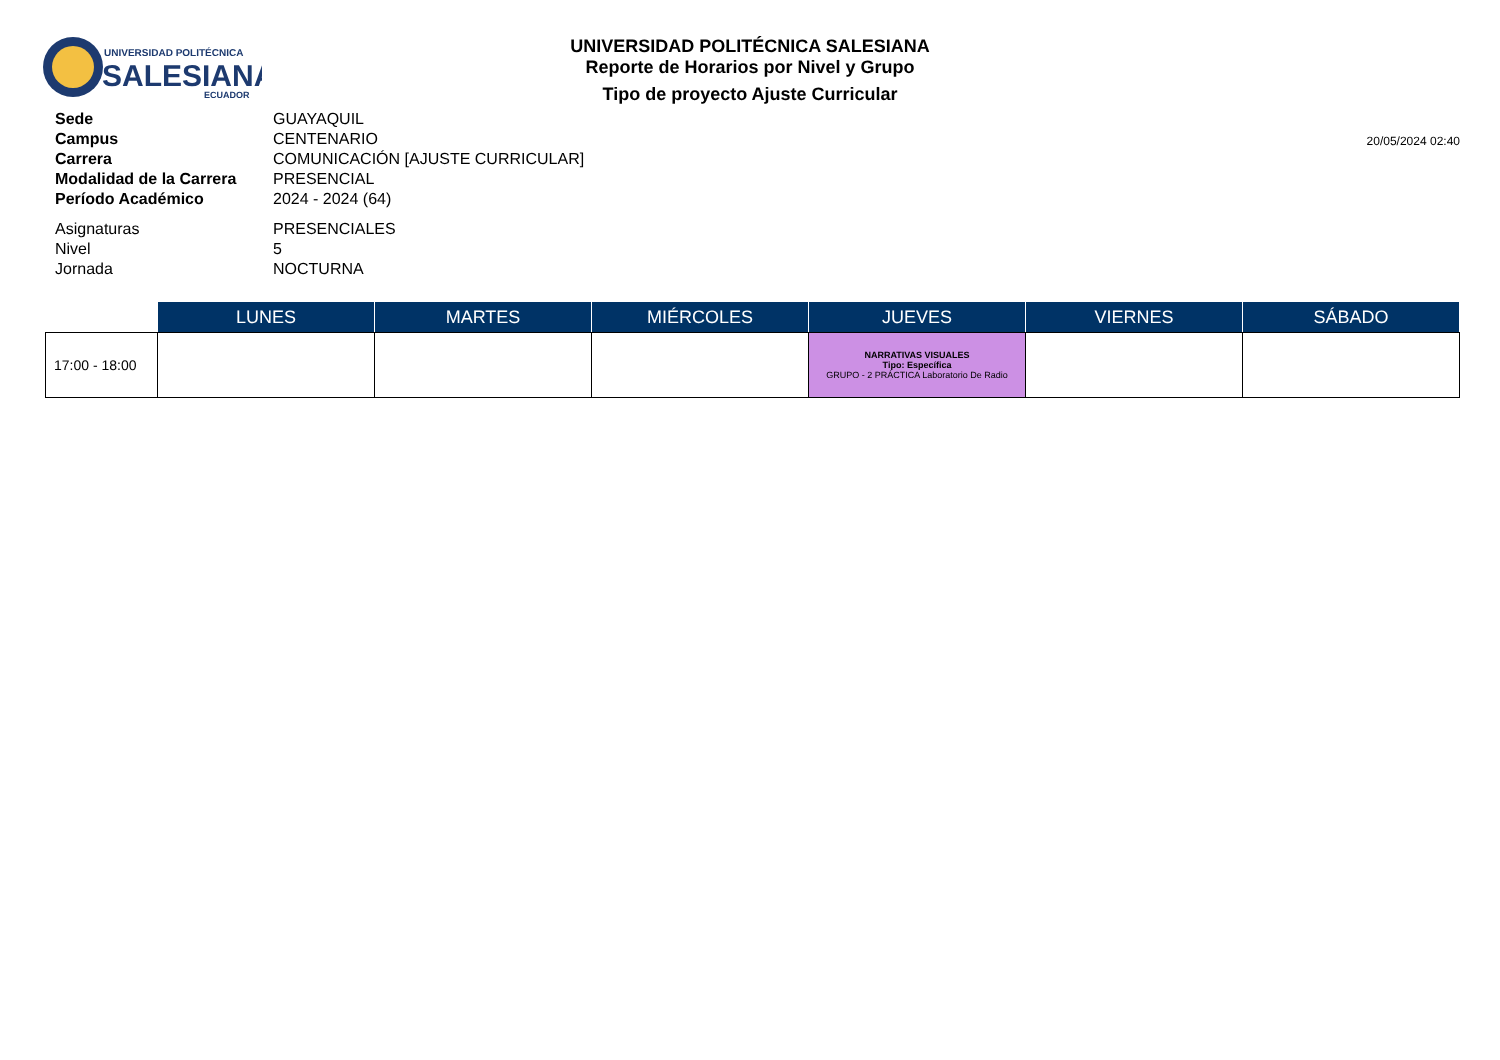UNIVERSIDAD POLITÉCNICA
SALESIANA
ECUADOR
UNIVERSIDAD POLITÉCNICA SALESIANA
Reporte de Horarios por Nivel y Grupo
Tipo de proyecto Ajuste Curricular
20/05/2024 02:40
| Sede | GUAYAQUIL |
| Campus | CENTENARIO |
| Carrera | COMUNICACIÓN [AJUSTE CURRICULAR] |
| Modalidad de la Carrera | PRESENCIAL |
| Período Académico | 2024 - 2024 (64) |
| Asignaturas | PRESENCIALES |
| Nivel | 5 |
| Jornada | NOCTURNA |
| | LUNES | MARTES | MIÉRCOLES | JUEVES | VIERNES | SÁBADO |
| --- | --- | --- | --- | --- | --- | --- |
| 17:00 - 18:00 | | | | NARRATIVAS VISUALES Tipo: Específica GRUPO - 2 PRÁCTICA Laboratorio De Radio | | |